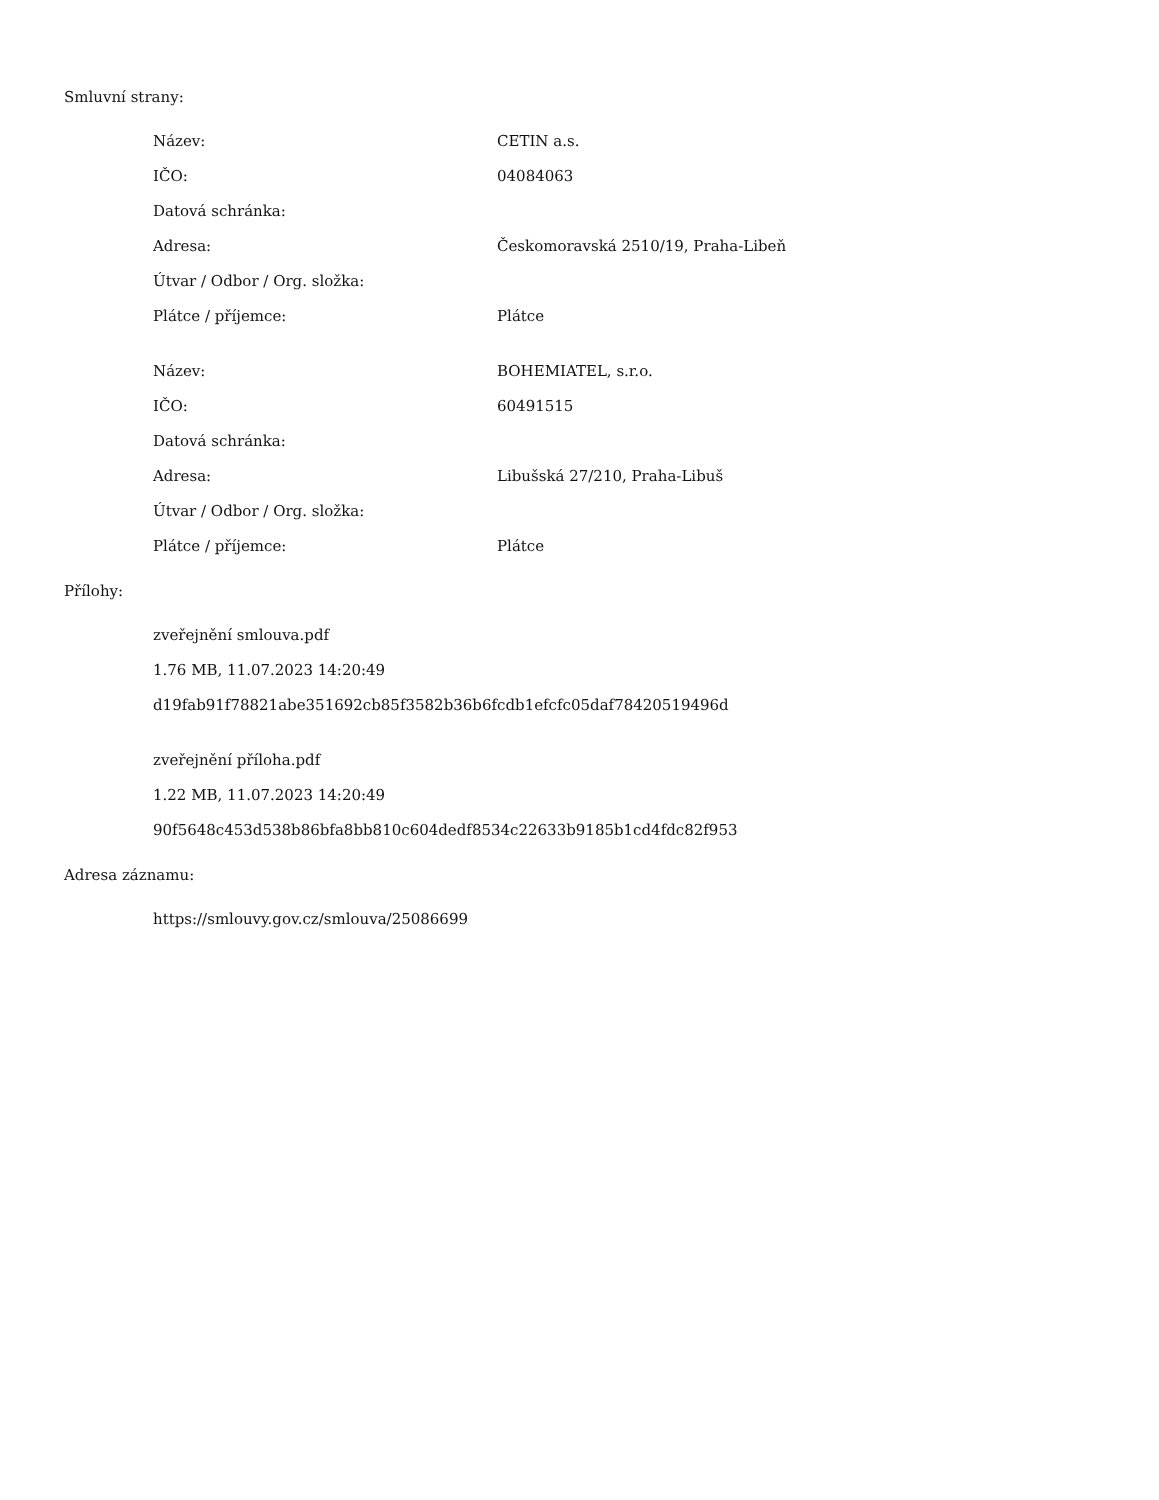Smluvní strany:
| Název: | CETIN a.s. |
| IČO: | 04084063 |
| Datová schránka: | |
| Adresa: | Českomoravská 2510/19, Praha-Libeň |
| Útvar / Odbor / Org. složka: | |
| Plátce / příjemce: | Plátce |
| Název: | BOHEMIATEL, s.r.o. |
| IČO: | 60491515 |
| Datová schránka: | |
| Adresa: | Libušská 27/210, Praha-Libuš |
| Útvar / Odbor / Org. složka: | |
| Plátce / příjemce: | Plátce |
Přílohy:
zveřejnění smlouva.pdf
1.76 MB, 11.07.2023 14:20:49
d19fab91f78821abe351692cb85f3582b36b6fcdb1efcfc05daf78420519496d
zveřejnění příloha.pdf
1.22 MB, 11.07.2023 14:20:49
90f5648c453d538b86bfa8bb810c604dedf8534c22633b9185b1cd4fdc82f953
Adresa záznamu:
https://smlouvy.gov.cz/smlouva/25086699